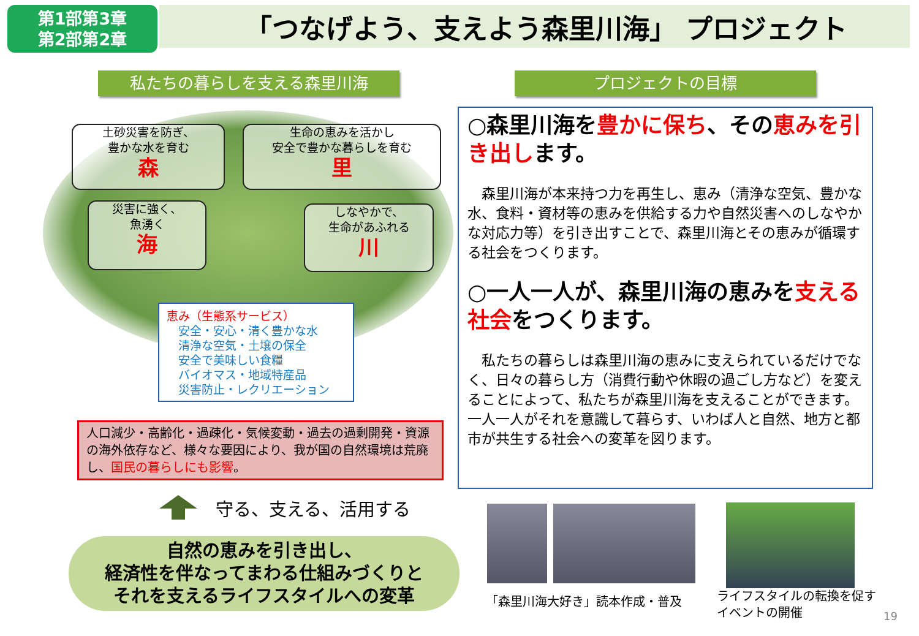第1部第3章
第2部第2章
「つなげよう、支えよう森里川海」 プロジェクト
私たちの暮らしを支える森里川海 プロジェクトの目標
土砂災害を防ぎ、
豊かな水を育む
森
生命の恵みを活かし
安全で豊かな暮らしを育む
里
災害に強く、
魚湧く
海
しなやかで、
生命があふれる
川
恵み（生態系サービス）
　安全・安心・清く豊かな水
　清浄な空気・土壌の保全
　安全で美味しい食糧
　バイオマス・地域特産品
　災害防止・レクリエーション
人口減少・高齢化・過疎化・気候変動・過去の過剰開発・資源の海外依存など、様々な要因により、我が国の自然環境は荒廃し、国民の暮らしにも影響。
守る、支える、活用する
自然の恵みを引き出し、
経済性を伴なってまわる仕組みづくりと
それを支えるライフスタイルへの変革
○森里川海を豊かに保ち、その恵みを引き出します。
　森里川海が本来持つ力を再生し、恵み（清浄な空気、豊かな水、食料・資材等の恵みを供給する力や自然災害へのしなやかな対応力等）を引き出すことで、森里川海とその恵みが循環する社会をつくります。
○一人一人が、森里川海の恵みを支える社会をつくります。
　私たちの暮らしは森里川海の恵みに支えられているだけでなく、日々の暮らし方（消費行動や休暇の過ごし方など）を変えることによって、私たちが森里川海を支えることができます。一人一人がそれを意識して暮らす、いわば人と自然、地方と都市が共生する社会への変革を図ります。
「森里川海大好き」読本作成・普及
ライフスタイルの転換を促す
イベントの開催
19